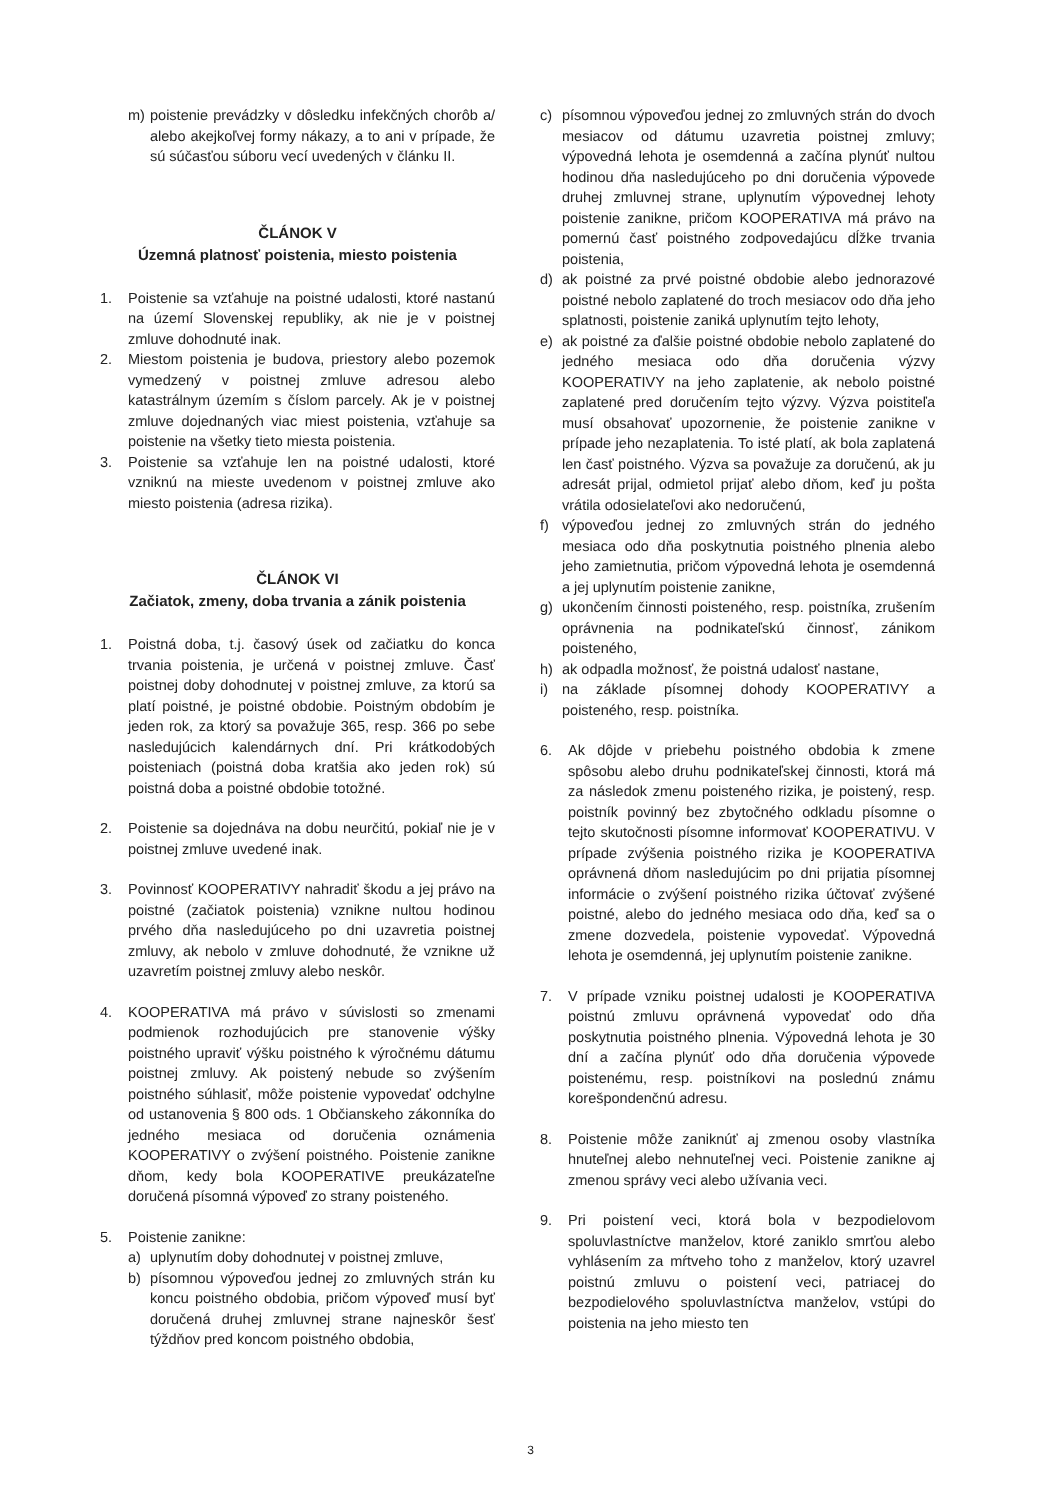m) poistenie prevádzky v dôsledku infekčných chorôb a/ alebo akejkoľvej formy nákazy, a to ani v prípade, že sú súčasťou súboru vecí uvedených v článku II.
ČLÁNOK V
Územná platnosť poistenia, miesto poistenia
1. Poistenie sa vzťahuje na poistné udalosti, ktoré nastanú na území Slovenskej republiky, ak nie je v poistnej zmluve dohodnuté inak.
2. Miestom poistenia je budova, priestory alebo pozemok vymedzený v poistnej zmluve adresou alebo katastrálnym územím s číslom parcely. Ak je v poistnej zmluve dojednaných viac miest poistenia, vzťahuje sa poistenie na všetky tieto miesta poistenia.
3. Poistenie sa vzťahuje len na poistné udalosti, ktoré vzniknú na mieste uvedenom v poistnej zmluve ako miesto poistenia (adresa rizika).
ČLÁNOK VI
Začiatok, zmeny, doba trvania a zánik poistenia
1. Poistná doba, t.j. časový úsek od začiatku do konca trvania poistenia, je určená v poistnej zmluve. Časť poistnej doby dohodnutej v poistnej zmluve, za ktorú sa platí poistné, je poistné obdobie. Poistným obdobím je jeden rok, za ktorý sa považuje 365, resp. 366 po sebe nasledujúcich kalendárnych dní. Pri krátkodobých poisteniach (poistná doba kratšia ako jeden rok) sú poistná doba a poistné obdobie totožné.
2. Poistenie sa dojednáva na dobu neurčitú, pokiaľ nie je v poistnej zmluve uvedené inak.
3. Povinnosť KOOPERATIVY nahradiť škodu a jej právo na poistné (začiatok poistenia) vznikne nultou hodinou prvého dňa nasledujúceho po dni uzavretia poistnej zmluvy, ak nebolo v zmluve dohodnuté, že vznikne už uzavretím poistnej zmluvy alebo neskôr.
4. KOOPERATIVA má právo v súvislosti so zmenami podmienok rozhodujúcich pre stanovenie výšky poistného upraviť výšku poistného k výročnému dátumu poistnej zmluvy. Ak poistený nebude so zvýšením poistného súhlasiť, môže poistenie vypovedať odchylne od ustanovenia § 800 ods. 1 Občianskeho zákonníka do jedného mesiaca od doručenia oznámenia KOOPERATIVY o zvýšení poistného. Poistenie zanikne dňom, kedy bola KOOPERATIVE preukázateľne doručená písomná výpoveď zo strany poisteného.
5. Poistenie zanikne:
a) uplynutím doby dohodnutej v poistnej zmluve,
b) písomnou výpoveďou jednej zo zmluvných strán ku koncu poistného obdobia, pričom výpoveď musí byť doručená druhej zmluvnej strane najneskôr šesť týždňov pred koncom poistného obdobia,
c) písomnou výpoveďou jednej zo zmluvných strán do dvoch mesiacov od dátumu uzavretia poistnej zmluvy; výpovedná lehota je osemdenná a začína plynúť nultou hodinou dňa nasledujúceho po dni doručenia výpovede druhej zmluvnej strane, uplynutím výpovednej lehoty poistenie zanikne, pričom KOOPERATIVA má právo na pomernú časť poistného zodpovedajúcu dĺžke trvania poistenia,
d) ak poistné za prvé poistné obdobie alebo jednorazové poistné nebolo zaplatené do troch mesiacov odo dňa jeho splatnosti, poistenie zaniká uplynutím tejto lehoty,
e) ak poistné za ďalšie poistné obdobie nebolo zaplatené do jedného mesiaca odo dňa doručenia výzvy KOOPERATIVY na jeho zaplatenie, ak nebolo poistné zaplatené pred doručením tejto výzvy. Výzva poistiteľa musí obsahovať upozornenie, že poistenie zanikne v prípade jeho nezaplatenia. To isté platí, ak bola zaplatená len časť poistného. Výzva sa považuje za doručenú, ak ju adresát prijal, odmietol prijať alebo dňom, keď ju pošta vrátila odosielateľovi ako nedoručenú,
f) výpoveďou jednej zo zmluvných strán do jedného mesiaca odo dňa poskytnutia poistného plnenia alebo jeho zamietnutia, pričom výpovedná lehota je osemdenná a jej uplynutím poistenie zanikne,
g) ukončením činnosti poisteného, resp. poistníka, zrušením oprávnenia na podnikateľskú činnosť, zánikom poisteného,
h) ak odpadla možnosť, že poistná udalosť nastane,
i) na základe písomnej dohody KOOPERATIVY a poisteného, resp. poistníka.
6. Ak dôjde v priebehu poistného obdobia k zmene spôsobu alebo druhu podnikateľskej činnosti, ktorá má za následok zmenu poisteného rizika, je poistený, resp. poistník povinný bez zbytočného odkladu písomne o tejto skutočnosti písomne informovať KOOPERATIVU. V prípade zvýšenia poistného rizika je KOOPERATIVA oprávnená dňom nasledujúcim po dni prijatia písomnej informácie o zvýšení poistného rizika účtovať zvýšené poistné, alebo do jedného mesiaca odo dňa, keď sa o zmene dozvedela, poistenie vypovedať. Výpovedná lehota je osemdenná, jej uplynutím poistenie zanikne.
7. V prípade vzniku poistnej udalosti je KOOPERATIVA poistnú zmluvu oprávnená vypovedať odo dňa poskytnutia poistného plnenia. Výpovedná lehota je 30 dní a začína plynúť odo dňa doručenia výpovede poistenému, resp. poistníkovi na poslednú známu korešpondenčnú adresu.
8. Poistenie môže zaniknúť aj zmenou osoby vlastníka hnuteľnej alebo nehnuteľnej veci. Poistenie zanikne aj zmenou správy veci alebo užívania veci.
9. Pri poistení veci, ktorá bola v bezpodielovom spoluvlastníctve manželov, ktoré zaniklo smrťou alebo vyhlásením za mŕtveho toho z manželov, ktorý uzavrel poistnú zmluvu o poistení veci, patriacej do bezpodielového spoluvlastníctva manželov, vstúpi do poistenia na jeho miesto ten
3